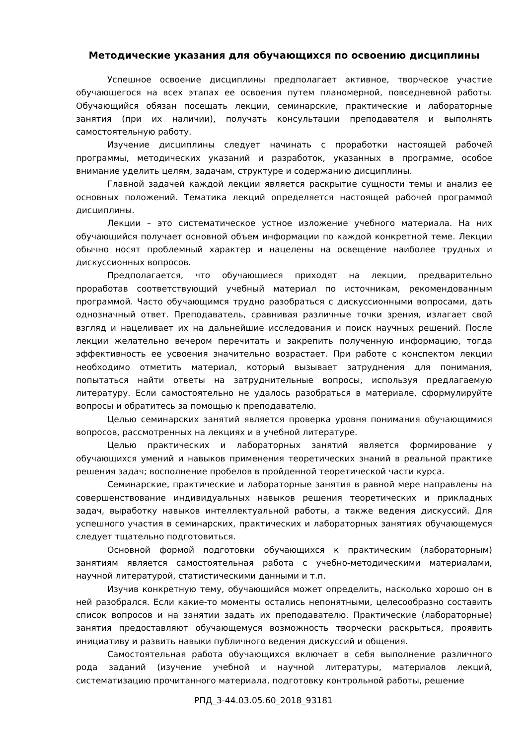Методические указания для обучающихся по освоению дисциплины
Успешное освоение дисциплины предполагает активное, творческое участие обучающегося на всех этапах ее освоения путем планомерной, повседневной работы. Обучающийся обязан посещать лекции, семинарские, практические и лабораторные занятия (при их наличии), получать консультации преподавателя и выполнять самостоятельную работу.
Изучение дисциплины следует начинать с проработки настоящей рабочей программы, методических указаний и разработок, указанных в программе, особое внимание уделить целям, задачам, структуре и содержанию дисциплины.
Главной задачей каждой лекции является раскрытие сущности темы и анализ ее основных положений. Тематика лекций определяется настоящей рабочей программой дисциплины.
Лекции – это систематическое устное изложение учебного материала. На них обучающийся получает основной объем информации по каждой конкретной теме. Лекции обычно носят проблемный характер и нацелены на освещение наиболее трудных и дискуссионных вопросов.
Предполагается, что обучающиеся приходят на лекции, предварительно проработав соответствующий учебный материал по источникам, рекомендованным программой. Часто обучающимся трудно разобраться с дискуссионными вопросами, дать однозначный ответ. Преподаватель, сравнивая различные точки зрения, излагает свой взгляд и нацеливает их на дальнейшие исследования и поиск научных решений. После лекции желательно вечером перечитать и закрепить полученную информацию, тогда эффективность ее усвоения значительно возрастает. При работе с конспектом лекции необходимо отметить материал, который вызывает затруднения для понимания, попытаться найти ответы на затруднительные вопросы, используя предлагаемую литературу. Если самостоятельно не удалось разобраться в материале, сформулируйте вопросы и обратитесь за помощью к преподавателю.
Целью семинарских занятий является проверка уровня понимания обучающимися вопросов, рассмотренных на лекциях и в учебной литературе.
Целью практических и лабораторных занятий является формирование у обучающихся умений и навыков применения теоретических знаний в реальной практике решения задач; восполнение пробелов в пройденной теоретической части курса.
Семинарские, практические и лабораторные занятия в равной мере направлены на совершенствование индивидуальных навыков решения теоретических и прикладных задач, выработку навыков интеллектуальной работы, а также ведения дискуссий. Для успешного участия в семинарских, практических и лабораторных занятиях обучающемуся следует тщательно подготовиться.
Основной формой подготовки обучающихся к практическим (лабораторным) занятиям является самостоятельная работа с учебно-методическими материалами, научной литературой, статистическими данными и т.п.
Изучив конкретную тему, обучающийся может определить, насколько хорошо он в ней разобрался. Если какие-то моменты остались непонятными, целесообразно составить список вопросов и на занятии задать их преподавателю. Практические (лабораторные) занятия предоставляют обучающемуся возможность творчески раскрыться, проявить инициативу и развить навыки публичного ведения дискуссий и общения.
Самостоятельная работа обучающихся включает в себя выполнение различного рода заданий (изучение учебной и научной литературы, материалов лекций, систематизацию прочитанного материала, подготовку контрольной работы, решение
РПД_3-44.03.05.60_2018_93181